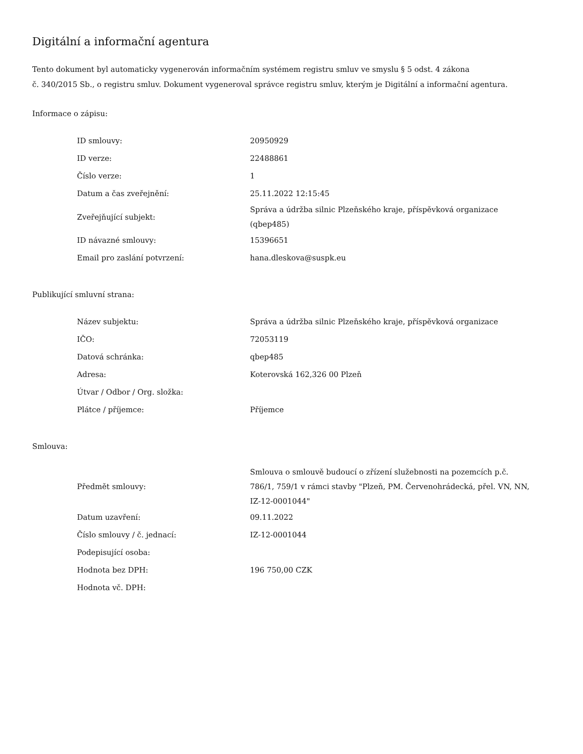Digitální a informační agentura
Tento dokument byl automaticky vygenerován informačním systémem registru smluv ve smyslu § 5 odst. 4 zákona
č. 340/2015 Sb., o registru smluv. Dokument vygeneroval správce registru smluv, kterým je Digitální a informační agentura.
Informace o zápisu:
| ID smlouvy: | 20950929 |
| ID verze: | 22488861 |
| Číslo verze: | 1 |
| Datum a čas zveřejnění: | 25.11.2022 12:15:45 |
| Zveřejňující subjekt: | Správa a údržba silnic Plzeňského kraje, příspěvková organizace (qbep485) |
| ID návazné smlouvy: | 15396651 |
| Email pro zaslání potvrzení: | hana.dleskova@suspk.eu |
Publikující smluvní strana:
| Název subjektu: | Správa a údržba silnic Plzeňského kraje, příspěvková organizace |
| IČO: | 72053119 |
| Datová schránka: | qbep485 |
| Adresa: | Koterovská 162,326 00 Plzeň |
| Útvar / Odbor / Org. složka: | |
| Plátce / příjemce: | Příjemce |
Smlouva:
| Předmět smlouvy: | Smlouva o smlouvě budoucí o zřízení služebnosti na pozemcích p.č. 786/1, 759/1 v rámci stavby "Plzeň, PM. Červenohrádecká, přel. VN, NN, IZ-12-0001044" |
| Datum uzavření: | 09.11.2022 |
| Číslo smlouvy / č. jednací: | IZ-12-0001044 |
| Podepisující osoba: | |
| Hodnota bez DPH: | 196 750,00 CZK |
| Hodnota vč. DPH: | |